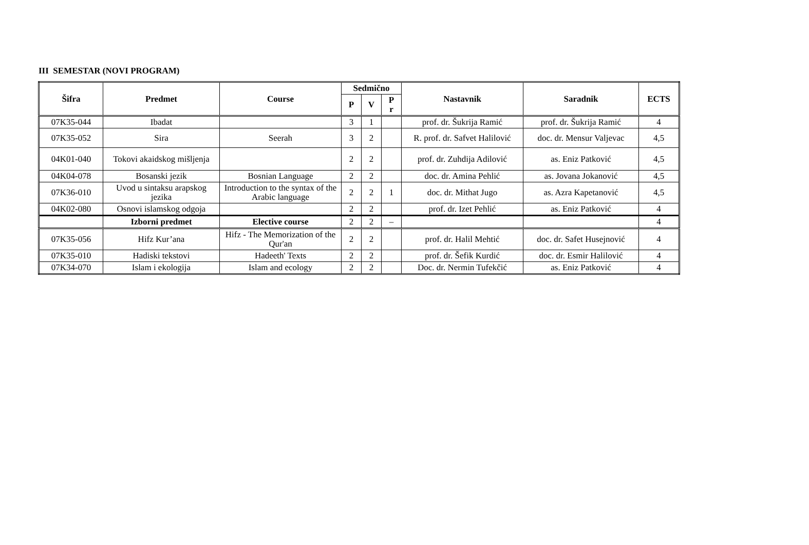III SEMESTAR (NOVI PROGRAM)
| Šifra | Predmet | Course | Sedmično | | | Nastavnik | Saradnik | ECTS |
| --- | --- | --- | --- | --- | --- | --- | --- | --- |
| | | | P | V | P r | | | |
| 07K35-044 | Ibadat | | 3 | 1 | | prof. dr. Šukrija Ramić | prof. dr. Šukrija Ramić | 4 |
| 07K35-052 | Sira | Seerah | 3 | 2 | | R. prof. dr. Safvet Halilović | doc. dr. Mensur Valjevac | 4,5 |
| 04K01-040 | Tokovi akaidskog mišljenja | | 2 | 2 | | prof. dr. Zuhdija Adilović | as. Eniz Patković | 4,5 |
| 04K04-078 | Bosanski jezik | Bosnian Language | 2 | 2 | | doc. dr. Amina Pehlić | as. Jovana Jokanović | 4,5 |
| 07K36-010 | Uvod u sintaksu arapskog jezika | Introduction to the syntax of the Arabic language | 2 | 2 | 1 | doc. dr. Mithat Jugo | as. Azra Kapetanović | 4,5 |
| 04K02-080 | Osnovi islamskog odgoja | | 2 | 2 | | prof. dr. Izet Pehlić | as. Eniz Patković | 4 |
| | Izborni predmet | Elective course | 2 | 2 | – | | | 4 |
| 07K35-056 | Hifz Kur’ana | Hifz - The Memorization of the Qur'an | 2 | 2 | | prof. dr. Halil Mehtić | doc. dr. Safet Husejnović | 4 |
| 07K35-010 | Hadiski tekstovi | Hadeeth' Texts | 2 | 2 | | prof. dr. Šefik Kurdić | doc. dr. Esmir Halilović | 4 |
| 07K34-070 | Islam i ekologija | Islam and ecology | 2 | 2 | | Doc. dr. Nermin Tufekčić | as. Eniz Patković | 4 |